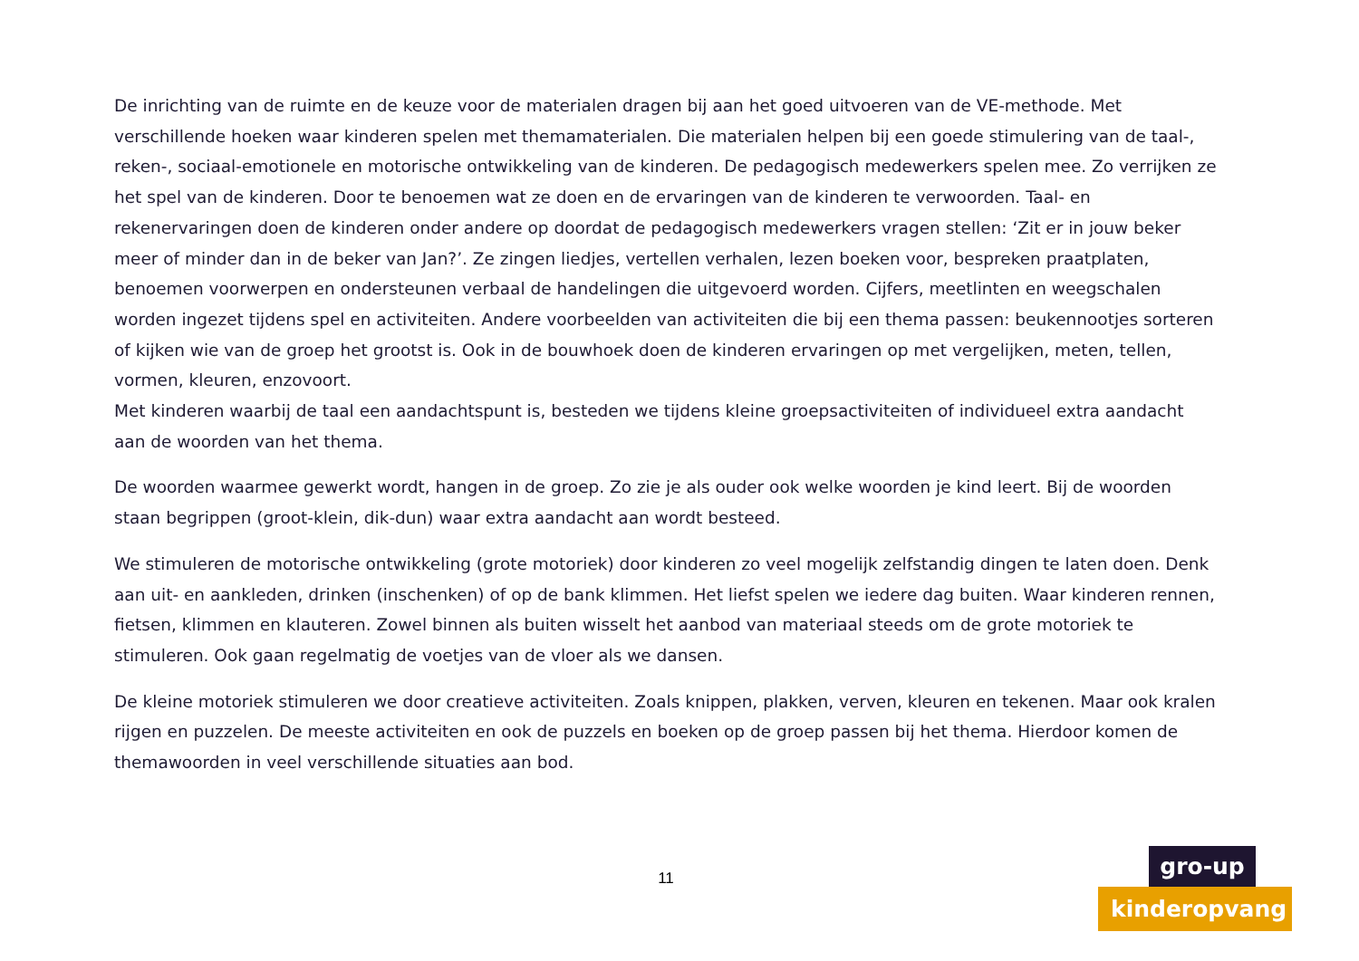De inrichting van de ruimte en de keuze voor de materialen dragen bij aan het goed uitvoeren van de VE-methode. Met verschillende hoeken waar kinderen spelen met themamaterialen. Die materialen helpen bij een goede stimulering van de taal-, reken-, sociaal-emotionele en motorische ontwikkeling van de kinderen. De pedagogisch medewerkers spelen mee. Zo verrijken ze het spel van de kinderen. Door te benoemen wat ze doen en de ervaringen van de kinderen te verwoorden. Taal- en rekenervaringen doen de kinderen onder andere op doordat de pedagogisch medewerkers vragen stellen: ‘Zit er in jouw beker meer of minder dan in de beker van Jan?’. Ze zingen liedjes, vertellen verhalen, lezen boeken voor, bespreken praatplaten, benoemen voorwerpen en ondersteunen verbaal de handelingen die uitgevoerd worden. Cijfers, meetlinten en weegschalen worden ingezet tijdens spel en activiteiten. Andere voorbeelden van activiteiten die bij een thema passen: beukennootjes sorteren of kijken wie van de groep het grootst is. Ook in de bouwhoek doen de kinderen ervaringen op met vergelijken, meten, tellen, vormen, kleuren, enzovoort.
Met kinderen waarbij de taal een aandachtspunt is, besteden we tijdens kleine groepsactiviteiten of individueel extra aandacht aan de woorden van het thema.
De woorden waarmee gewerkt wordt, hangen in de groep. Zo zie je als ouder ook welke woorden je kind leert. Bij de woorden staan begrippen (groot-klein, dik-dun) waar extra aandacht aan wordt besteed.
We stimuleren de motorische ontwikkeling (grote motoriek) door kinderen zo veel mogelijk zelfstandig dingen te laten doen. Denk aan uit- en aankleden, drinken (inschenken) of op de bank klimmen. Het liefst spelen we iedere dag buiten. Waar kinderen rennen, fietsen, klimmen en klauteren. Zowel binnen als buiten wisselt het aanbod van materiaal steeds om de grote motoriek te stimuleren. Ook gaan regelmatig de voetjes van de vloer als we dansen.
De kleine motoriek stimuleren we door creatieve activiteiten. Zoals knippen, plakken, verven, kleuren en tekenen. Maar ook kralen rijgen en puzzelen. De meeste activiteiten en ook de puzzels en boeken op de groep passen bij het thema. Hierdoor komen de themawoorden in veel verschillende situaties aan bod.
11
gro-up
kinderopvang